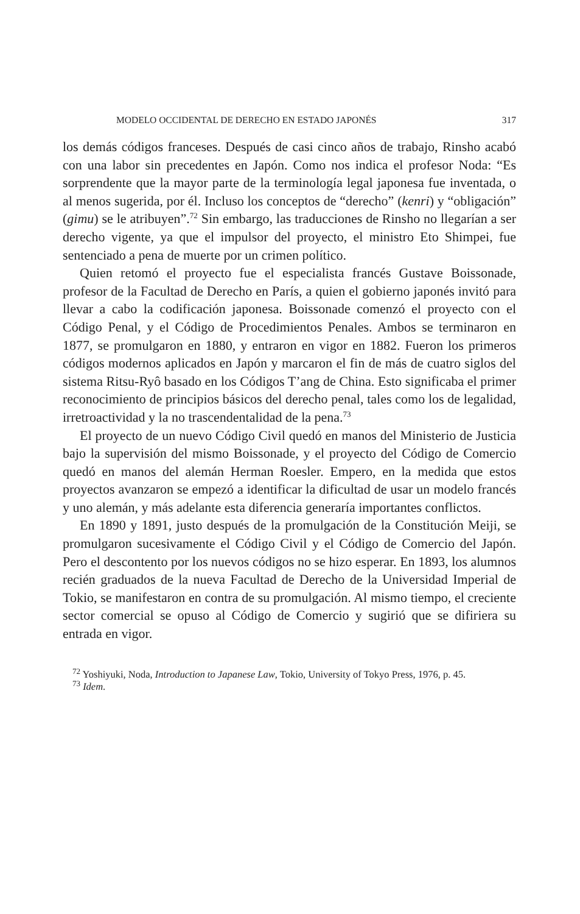MODELO OCCIDENTAL DE DERECHO EN ESTADO JAPONÉS 317
los demás códigos franceses. Después de casi cinco años de trabajo, Rinsho acabó con una labor sin precedentes en Japón. Como nos indica el profesor Noda: “Es sorprendente que la mayor parte de la terminología legal japonesa fue inventada, o al menos sugerida, por él. Incluso los conceptos de “derecho” (kenri) y “obligación” (gimu) se le atribuyen”.<sup>72</sup> Sin embargo, las traducciones de Rinsho no llegarían a ser derecho vigente, ya que el impulsor del proyecto, el ministro Eto Shimpei, fue sentenciado a pena de muerte por un crimen político.
Quien retomó el proyecto fue el especialista francés Gustave Boissonade, profesor de la Facultad de Derecho en París, a quien el gobierno japonés invitó para llevar a cabo la codificación japonesa. Boissonade comenzó el proyecto con el Código Penal, y el Código de Procedimientos Penales. Ambos se terminaron en 1877, se promulgaron en 1880, y entraron en vigor en 1882. Fueron los primeros códigos modernos aplicados en Japón y marcaron el fin de más de cuatro siglos del sistema Ritsu-Ryô basado en los Códigos T’ang de China. Esto significaba el primer reconocimiento de principios básicos del derecho penal, tales como los de legalidad, irretroactividad y la no trascendentalidad de la pena.<sup>73</sup>
El proyecto de un nuevo Código Civil quedó en manos del Ministerio de Justicia bajo la supervisión del mismo Boissonade, y el proyecto del Código de Comercio quedó en manos del alemán Herman Roesler. Empero, en la medida que estos proyectos avanzaron se empezó a identificar la dificultad de usar un modelo francés y uno alemán, y más adelante esta diferencia generaría importantes conflictos.
En 1890 y 1891, justo después de la promulgación de la Constitución Meiji, se promulgaron sucesivamente el Código Civil y el Código de Comercio del Japón. Pero el descontento por los nuevos códigos no se hizo esperar. En 1893, los alumnos recién graduados de la nueva Facultad de Derecho de la Universidad Imperial de Tokio, se manifestaron en contra de su promulgación. Al mismo tiempo, el creciente sector comercial se opuso al Código de Comercio y sugirió que se difiriera su entrada en vigor.
<sup>72</sup> Yoshiyuki, Noda, Introduction to Japanese Law, Tokio, University of Tokyo Press, 1976, p. 45.
<sup>73</sup> Idem.